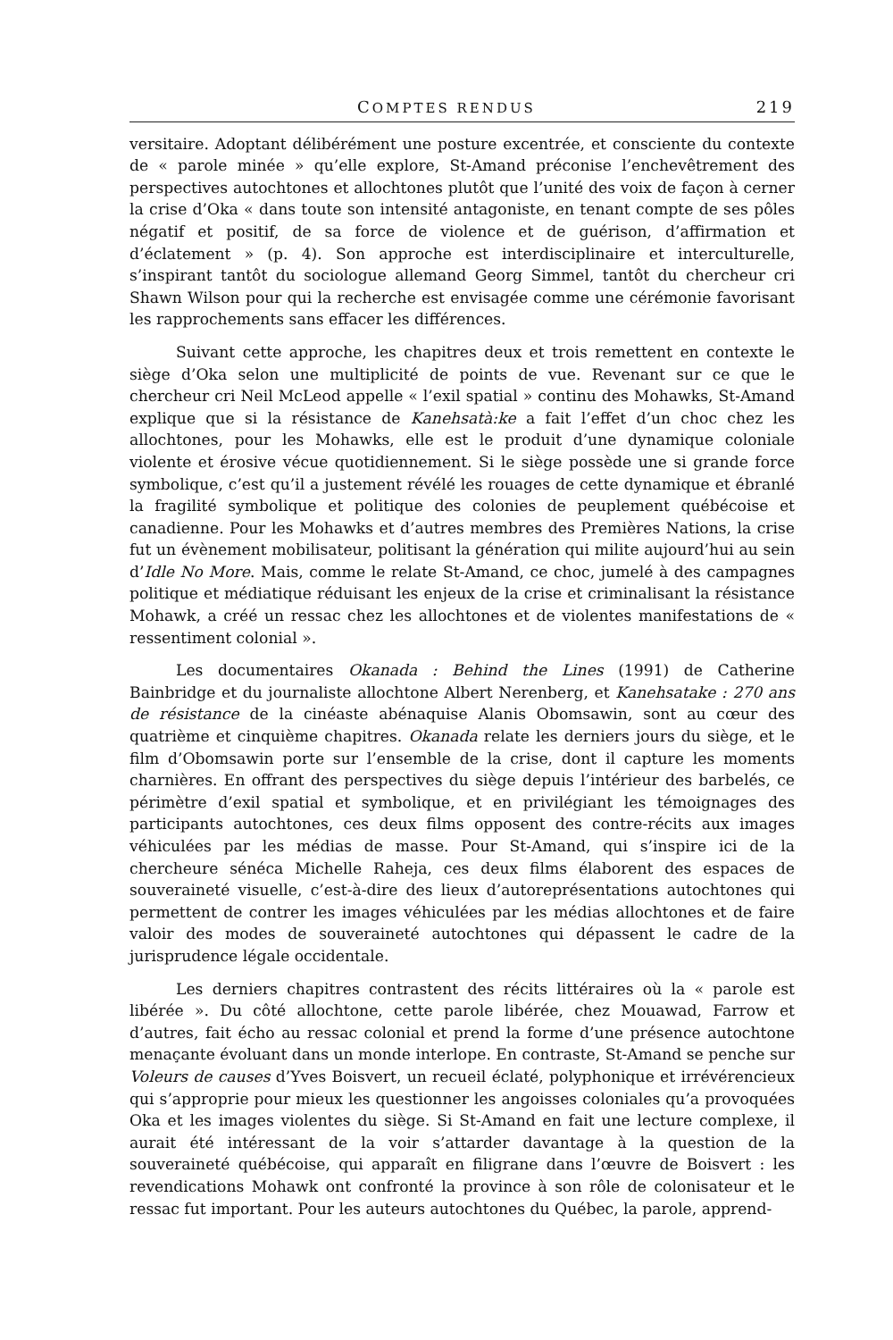COMPTES RENDUS 219
versitaire. Adoptant délibérément une posture excentrée, et consciente du contexte de « parole minée » qu’elle explore, St-Amand préconise l’enchevêtrement des perspectives autochtones et allochtones plutôt que l’unité des voix de façon à cerner la crise d’Oka « dans toute son intensité antagoniste, en tenant compte de ses pôles négatif et positif, de sa force de violence et de guérison, d’affirmation et d’éclatement » (p. 4). Son approche est interdisciplinaire et interculturelle, s’inspirant tantôt du sociologue allemand Georg Simmel, tantôt du chercheur cri Shawn Wilson pour qui la recherche est envisagée comme une cérémonie favorisant les rapprochements sans effacer les différences.
Suivant cette approche, les chapitres deux et trois remettent en contexte le siège d’Oka selon une multiplicité de points de vue. Revenant sur ce que le chercheur cri Neil McLeod appelle « l’exil spatial » continu des Mohawks, St-Amand explique que si la résistance de Kanehsatà:ke a fait l’effet d’un choc chez les allochtones, pour les Mohawks, elle est le produit d’une dynamique coloniale violente et érosive vécue quotidiennement. Si le siège possède une si grande force symbolique, c’est qu’il a justement révélé les rouages de cette dynamique et ébranlé la fragilité symbolique et politique des colonies de peuplement québécoise et canadienne. Pour les Mohawks et d’autres membres des Premières Nations, la crise fut un évènement mobilisateur, politisant la génération qui milite aujourd’hui au sein d’Idle No More. Mais, comme le relate St-Amand, ce choc, jumelé à des campagnes politique et médiatique réduisant les enjeux de la crise et criminalisant la résistance Mohawk, a créé un ressac chez les allochtones et de violentes manifestations de « ressentiment colonial ».
Les documentaires Okanada : Behind the Lines (1991) de Catherine Bainbridge et du journaliste allochtone Albert Nerenberg, et Kanehsatake : 270 ans de résistance de la cinéaste abénaquise Alanis Obomsawin, sont au cœur des quatrième et cinquième chapitres. Okanada relate les derniers jours du siège, et le film d’Obomsawin porte sur l’ensemble de la crise, dont il capture les moments charnières. En offrant des perspectives du siège depuis l’intérieur des barbelés, ce périmètre d’exil spatial et symbolique, et en privilégiant les témoignages des participants autochtones, ces deux films opposent des contre-récits aux images véhiculées par les médias de masse. Pour St-Amand, qui s’inspire ici de la chercheure sénéca Michelle Raheja, ces deux films élaborent des espaces de souveraineté visuelle, c’est-à-dire des lieux d’autoreprésentations autochtones qui permettent de contrer les images véhiculées par les médias allochtones et de faire valoir des modes de souveraineté autochtones qui dépassent le cadre de la jurisprudence légale occidentale.
Les derniers chapitres contrastent des récits littéraires où la « parole est libérée ». Du côté allochtone, cette parole libérée, chez Mouawad, Farrow et d’autres, fait écho au ressac colonial et prend la forme d’une présence autochtone menaçante évoluant dans un monde interlope. En contraste, St-Amand se penche sur Voleurs de causes d’Yves Boisvert, un recueil éclaté, polyphonique et irrévérencieux qui s’approprie pour mieux les questionner les angoisses coloniales qu’a provoquées Oka et les images violentes du siège. Si St-Amand en fait une lecture complexe, il aurait été intéressant de la voir s’attarder davantage à la question de la souveraineté québécoise, qui apparaît en filigrane dans l’œuvre de Boisvert : les revendications Mohawk ont confronté la province à son rôle de colonisateur et le ressac fut important. Pour les auteurs autochtones du Québec, la parole, apprend-